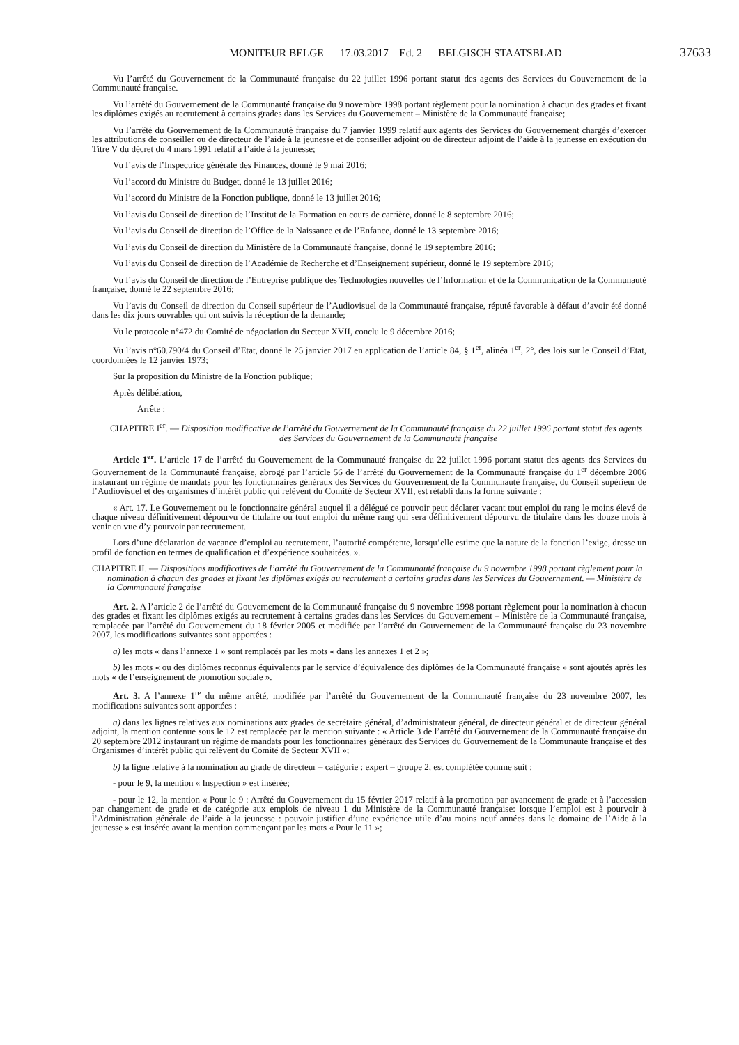MONITEUR BELGE — 17.03.2017 – Ed. 2 — BELGISCH STAATSBLAD 37633
Vu l’arrêté du Gouvernement de la Communauté française du 22 juillet 1996 portant statut des agents des Services du Gouvernement de la Communauté française.
Vu l’arrêté du Gouvernement de la Communauté française du 9 novembre 1998 portant règlement pour la nomination à chacun des grades et fixant les diplômes exigés au recrutement à certains grades dans les Services du Gouvernement – Ministère de la Communauté française;
Vu l’arrêté du Gouvernement de la Communauté française du 7 janvier 1999 relatif aux agents des Services du Gouvernement chargés d’exercer les attributions de conseiller ou de directeur de l’aide à la jeunesse et de conseiller adjoint ou de directeur adjoint de l’aide à la jeunesse en exécution du Titre V du décret du 4 mars 1991 relatif à l’aide à la jeunesse;
Vu l’avis de l’Inspectrice générale des Finances, donné le 9 mai 2016;
Vu l’accord du Ministre du Budget, donné le 13 juillet 2016;
Vu l’accord du Ministre de la Fonction publique, donné le 13 juillet 2016;
Vu l’avis du Conseil de direction de l’Institut de la Formation en cours de carrière, donné le 8 septembre 2016;
Vu l’avis du Conseil de direction de l’Office de la Naissance et de l’Enfance, donné le 13 septembre 2016;
Vu l’avis du Conseil de direction du Ministère de la Communauté française, donné le 19 septembre 2016;
Vu l’avis du Conseil de direction de l’Académie de Recherche et d’Enseignement supérieur, donné le 19 septembre 2016;
Vu l’avis du Conseil de direction de l’Entreprise publique des Technologies nouvelles de l’Information et de la Communication de la Communauté française, donné le 22 septembre 2016;
Vu l’avis du Conseil de direction du Conseil supérieur de l’Audiovisuel de la Communauté française, réputé favorable à défaut d’avoir été donné dans les dix jours ouvrables qui ont suivis la réception de la demande;
Vu le protocole n°472 du Comité de négociation du Secteur XVII, conclu le 9 décembre 2016;
Vu l’avis n°60.790/4 du Conseil d’Etat, donné le 25 janvier 2017 en application de l’article 84, § 1<sup>er</sup>, alinéa 1<sup>er</sup>, 2°, des lois sur le Conseil d’Etat, coordonnées le 12 janvier 1973;
Sur la proposition du Ministre de la Fonction publique;
Après délibération,
Arrête :
CHAPITRE I<sup>er</sup>. — Disposition modificative de l’arrêté du Gouvernement de la Communauté française du 22 juillet 1996 portant statut des agents des Services du Gouvernement de la Communauté française
Article 1<sup>er</sup>. L’article 17 de l’arrêté du Gouvernement de la Communauté française du 22 juillet 1996 portant statut des agents des Services du Gouvernement de la Communauté française, abrogé par l’article 56 de l’arrêté du Gouvernement de la Communauté française du 1<sup>er</sup> décembre 2006 instaurant un régime de mandats pour les fonctionnaires généraux des Services du Gouvernement de la Communauté française, du Conseil supérieur de l’Audiovisuel et des organismes d’intérêt public qui relèvent du Comité de Secteur XVII, est rétabli dans la forme suivante :
« Art. 17. Le Gouvernement ou le fonctionnaire général auquel il a délégué ce pouvoir peut déclarer vacant tout emploi du rang le moins élevé de chaque niveau définitivement dépourvu de titulaire ou tout emploi du même rang qui sera définitivement dépourvu de titulaire dans les douze mois à venir en vue d’y pourvoir par recrutement.
Lors d’une déclaration de vacance d’emploi au recrutement, l’autorité compétente, lorsqu’elle estime que la nature de la fonction l’exige, dresse un profil de fonction en termes de qualification et d’expérience souhaitées. ».
CHAPITRE II. — Dispositions modificatives de l’arrêté du Gouvernement de la Communauté française du 9 novembre 1998 portant règlement pour la nomination à chacun des grades et fixant les diplômes exigés au recrutement à certains grades dans les Services du Gouvernement. — Ministère de la Communauté française
Art. 2. A l’article 2 de l’arrêté du Gouvernement de la Communauté française du 9 novembre 1998 portant règlement pour la nomination à chacun des grades et fixant les diplômes exigés au recrutement à certains grades dans les Services du Gouvernement – Ministère de la Communauté française, remplacée par l’arrêté du Gouvernement du 18 février 2005 et modifiée par l’arrêté du Gouvernement de la Communauté française du 23 novembre 2007, les modifications suivantes sont apportées :
a) les mots « dans l’annexe 1 » sont remplacés par les mots « dans les annexes 1 et 2 »;
b) les mots « ou des diplômes reconnus équivalents par le service d’équivalence des diplômes de la Communauté française » sont ajoutés après les mots « de l’enseignement de promotion sociale ».
Art. 3. A l’annexe 1<sup>re</sup> du même arrêté, modifiée par l’arrêté du Gouvernement de la Communauté française du 23 novembre 2007, les modifications suivantes sont apportées :
a) dans les lignes relatives aux nominations aux grades de secrétaire général, d’administrateur général, de directeur général et de directeur général adjoint, la mention contenue sous le 12 est remplacée par la mention suivante : « Article 3 de l’arrêté du Gouvernement de la Communauté française du 20 septembre 2012 instaurant un régime de mandats pour les fonctionnaires généraux des Services du Gouvernement de la Communauté française et des Organismes d’intérêt public qui relèvent du Comité de Secteur XVII »;
b) la ligne relative à la nomination au grade de directeur – catégorie : expert – groupe 2, est complétée comme suit :
- pour le 9, la mention « Inspection » est insérée;
- pour le 12, la mention « Pour le 9 : Arrêté du Gouvernement du 15 février 2017 relatif à la promotion par avancement de grade et à l’accession par changement de grade et de catégorie aux emplois de niveau 1 du Ministère de la Communauté française: lorsque l’emploi est à pourvoir à l’Administration générale de l’aide à la jeunesse : pouvoir justifier d’une expérience utile d’au moins neuf années dans le domaine de l’Aide à la jeunesse » est insérée avant la mention commençant par les mots « Pour le 11 »;